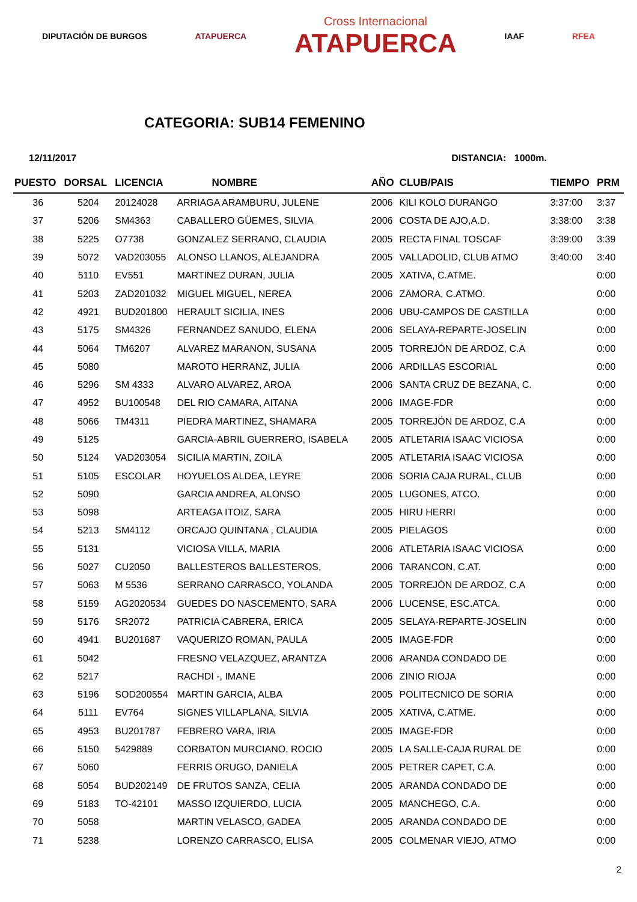DIPUTACIÓN DE BURGOS ATAPUERCA
Cross Internacional
ATAPUERCA
IAAF RFEA
CATEGORIA: SUB14 FEMENINO
12/11/2017 DISTANCIA: 1000m.
| PUESTO | DORSAL | LICENCIA | NOMBRE | AÑO | CLUB/PAIS | TIEMPO | PRM |
| --- | --- | --- | --- | --- | --- | --- | --- |
| 36 | 5204 | 20124028 | ARRIAGA ARAMBURU, JULENE | 2006 | KILI KOLO DURANGO | 3:37:00 | 3:37 |
| 37 | 5206 | SM4363 | CABALLERO GÜEMES, SILVIA | 2006 | COSTA DE AJO,A.D. | 3:38:00 | 3:38 |
| 38 | 5225 | O7738 | GONZALEZ SERRANO, CLAUDIA | 2005 | RECTA FINAL TOSCAF | 3:39:00 | 3:39 |
| 39 | 5072 | VAD203055 | ALONSO LLANOS, ALEJANDRA | 2005 | VALLADOLID, CLUB ATMO | 3:40:00 | 3:40 |
| 40 | 5110 | EV551 | MARTINEZ DURAN, JULIA | 2005 | XATIVA, C.ATME. | | 0:00 |
| 41 | 5203 | ZAD201032 | MIGUEL MIGUEL, NEREA | 2006 | ZAMORA, C.ATMO. | | 0:00 |
| 42 | 4921 | BUD201800 | HERAULT SICILIA, INES | 2006 | UBU-CAMPOS DE CASTILLA | | 0:00 |
| 43 | 5175 | SM4326 | FERNANDEZ SANUDO, ELENA | 2006 | SELAYA-REPARTE-JOSELIN | | 0:00 |
| 44 | 5064 | TM6207 | ALVAREZ MARANON, SUSANA | 2005 | TORREJÓN DE ARDOZ, C.A | | 0:00 |
| 45 | 5080 | | MAROTO HERRANZ, JULIA | 2006 | ARDILLAS ESCORIAL | | 0:00 |
| 46 | 5296 | SM 4333 | ALVARO ALVAREZ, AROA | 2006 | SANTA CRUZ DE BEZANA, C. | | 0:00 |
| 47 | 4952 | BU100548 | DEL RIO CAMARA, AITANA | 2006 | IMAGE-FDR | | 0:00 |
| 48 | 5066 | TM4311 | PIEDRA MARTINEZ, SHAMARA | 2005 | TORREJÓN DE ARDOZ, C.A | | 0:00 |
| 49 | 5125 | | GARCIA-ABRIL GUERRERO, ISABELA | 2005 | ATLETARIA ISAAC VICIOSA | | 0:00 |
| 50 | 5124 | VAD203054 | SICILIA MARTIN, ZOILA | 2005 | ATLETARIA ISAAC VICIOSA | | 0:00 |
| 51 | 5105 | ESCOLAR | HOYUELOS ALDEA, LEYRE | 2006 | SORIA CAJA RURAL, CLUB | | 0:00 |
| 52 | 5090 | | GARCIA ANDREA, ALONSO | 2005 | LUGONES, ATCO. | | 0:00 |
| 53 | 5098 | | ARTEAGA ITOIZ, SARA | 2005 | HIRU HERRI | | 0:00 |
| 54 | 5213 | SM4112 | ORCAJO QUINTANA , CLAUDIA | 2005 | PIELAGOS | | 0:00 |
| 55 | 5131 | | VICIOSA VILLA, MARIA | 2006 | ATLETARIA ISAAC VICIOSA | | 0:00 |
| 56 | 5027 | CU2050 | BALLESTEROS BALLESTEROS, | 2006 | TARANCON, C.AT. | | 0:00 |
| 57 | 5063 | M 5536 | SERRANO CARRASCO, YOLANDA | 2005 | TORREJÓN DE ARDOZ, C.A | | 0:00 |
| 58 | 5159 | AG2020534 | GUEDES DO NASCEMENTO, SARA | 2006 | LUCENSE, ESC.ATCA. | | 0:00 |
| 59 | 5176 | SR2072 | PATRICIA CABRERA, ERICA | 2005 | SELAYA-REPARTE-JOSELIN | | 0:00 |
| 60 | 4941 | BU201687 | VAQUERIZO ROMAN, PAULA | 2005 | IMAGE-FDR | | 0:00 |
| 61 | 5042 | | FRESNO VELAZQUEZ, ARANTZA | 2006 | ARANDA CONDADO DE | | 0:00 |
| 62 | 5217 | | RACHDI -, IMANE | 2006 | ZINIO RIOJA | | 0:00 |
| 63 | 5196 | SOD200554 | MARTIN GARCIA, ALBA | 2005 | POLITECNICO DE SORIA | | 0:00 |
| 64 | 5111 | EV764 | SIGNES VILLAPLANA, SILVIA | 2005 | XATIVA, C.ATME. | | 0:00 |
| 65 | 4953 | BU201787 | FEBRERO VARA, IRIA | 2005 | IMAGE-FDR | | 0:00 |
| 66 | 5150 | 5429889 | CORBATON MURCIANO, ROCIO | 2005 | LA SALLE-CAJA RURAL DE | | 0:00 |
| 67 | 5060 | | FERRIS ORUGO, DANIELA | 2005 | PETRER CAPET, C.A. | | 0:00 |
| 68 | 5054 | BUD202149 | DE FRUTOS SANZA, CELIA | 2005 | ARANDA CONDADO DE | | 0:00 |
| 69 | 5183 | TO-42101 | MASSO IZQUIERDO, LUCIA | 2005 | MANCHEGO, C.A. | | 0:00 |
| 70 | 5058 | | MARTIN VELASCO, GADEA | 2005 | ARANDA CONDADO DE | | 0:00 |
| 71 | 5238 | | LORENZO CARRASCO, ELISA | 2005 | COLMENAR VIEJO, ATMO | | 0:00 |
2